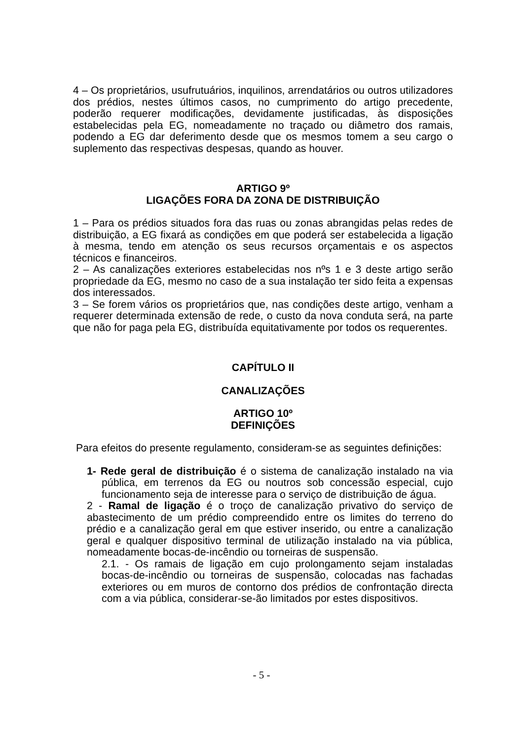4 – Os proprietários, usufrutuários, inquilinos, arrendatários ou outros utilizadores dos prédios, nestes últimos casos, no cumprimento do artigo precedente, poderão requerer modificações, devidamente justificadas, às disposições estabelecidas pela EG, nomeadamente no traçado ou diâmetro dos ramais, podendo a EG dar deferimento desde que os mesmos tomem a seu cargo o suplemento das respectivas despesas, quando as houver.
ARTIGO 9º
LIGAÇÕES FORA DA ZONA DE DISTRIBUIÇÃO
1 – Para os prédios situados fora das ruas ou zonas abrangidas pelas redes de distribuição, a EG fixará as condições em que poderá ser estabelecida a ligação à mesma, tendo em atenção os seus recursos orçamentais e os aspectos técnicos e financeiros.
2 – As canalizações exteriores estabelecidas nos nºs 1 e 3 deste artigo serão propriedade da EG, mesmo no caso de a sua instalação ter sido feita a expensas dos interessados.
3 – Se forem vários os proprietários que, nas condições deste artigo, venham a requerer determinada extensão de rede, o custo da nova conduta será, na parte que não for paga pela EG, distribuída equitativamente por todos os requerentes.
CAPÍTULO II
CANALIZAÇÕES
ARTIGO 10º
DEFINIÇÕES
Para efeitos do presente regulamento, consideram-se as seguintes definições:
1- Rede geral de distribuição é o sistema de canalização instalado na via pública, em terrenos da EG ou noutros sob concessão especial, cujo funcionamento seja de interesse para o serviço de distribuição de água.
2 - Ramal de ligação é o troço de canalização privativo do serviço de abastecimento de um prédio compreendido entre os limites do terreno do prédio e a canalização geral em que estiver inserido, ou entre a canalização geral e qualquer dispositivo terminal de utilização instalado na via pública, nomeadamente bocas-de-incêndio ou torneiras de suspensão.
2.1. - Os ramais de ligação em cujo prolongamento sejam instaladas bocas-de-incêndio ou torneiras de suspensão, colocadas nas fachadas exteriores ou em muros de contorno dos prédios de confrontação directa com a via pública, considerar-se-ão limitados por estes dispositivos.
- 5 -